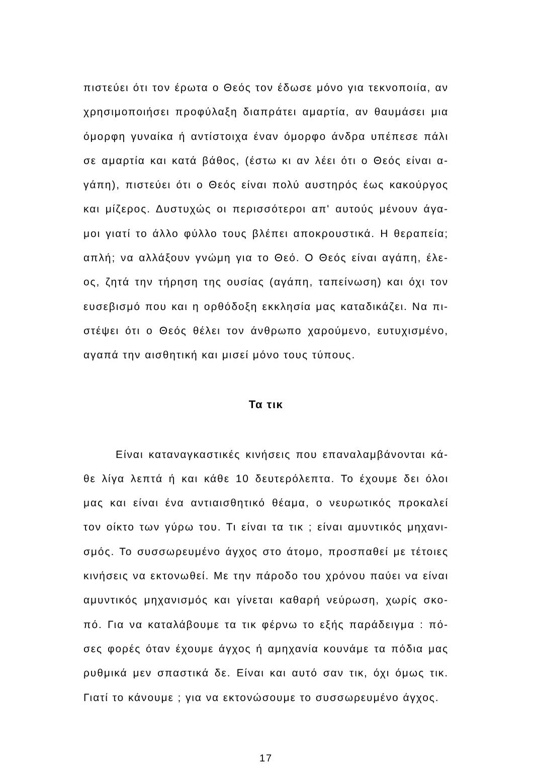πιστεύει ότι τον έρωτα ο Θεός τον έδωσε μόνο για τεκνοποιία, αν χρησιμοποιήσει προφύλαξη διαπράτει αμαρτία, αν θαυμάσει μια όμορφη γυναίκα ή αντίστοιχα έναν όμορφο άνδρα υπέπεσε πάλι σε αμαρτία και κατά βάθος, (έστω κι αν λέει ότι ο Θεός είναι α-γάπη), πιστεύει ότι ο Θεός είναι πολύ αυστηρός έως κακούργος και μίζερος. Δυστυχώς οι περισσότεροι απ' αυτούς μένουν άγα-μοι γιατί το άλλο φύλλο τους βλέπει αποκρουστικά. Η θεραπεία; απλή; να αλλάξουν γνώμη για το Θεό. Ο Θεός είναι αγάπη, έλε-ος, ζητά την τήρηση της ουσίας (αγάπη, ταπείνωση) και όχι τον ευσεβισμό που και η ορθόδοξη εκκλησία μας καταδικάζει. Να πι-στέψει ότι ο Θεός θέλει τον άνθρωπο χαρούμενο, ευτυχισμένο, αγαπά την αισθητική και μισεί μόνο τους τύπους.
Τα τικ
Είναι καταναγκαστικές κινήσεις που επαναλαμβάνονται κά-θε λίγα λεπτά ή και κάθε 10 δευτερόλεπτα. Το έχουμε δει όλοι μας και είναι ένα αντιαισθητικό θέαμα, ο νευρωτικός προκαλεί τον οίκτο των γύρω του. Τι είναι τα τικ ; είναι αμυντικός μηχανι-σμός. Το συσσωρευμένο άγχος στο άτομο, προσπαθεί με τέτοιες κινήσεις να εκτονωθεί. Με την πάροδο του χρόνου παύει να είναι αμυντικός μηχανισμός και γίνεται καθαρή νεύρωση, χωρίς σκο-πό. Για να καταλάβουμε τα τικ φέρνω το εξής παράδειγμα : πό-σες φορές όταν έχουμε άγχος ή αμηχανία κουνάμε τα πόδια μας ρυθμικά μεν σπαστικά δε. Είναι και αυτό σαν τικ, όχι όμως τικ. Γιατί το κάνουμε ; για να εκτονώσουμε το συσσωρευμένο άγχος.
17